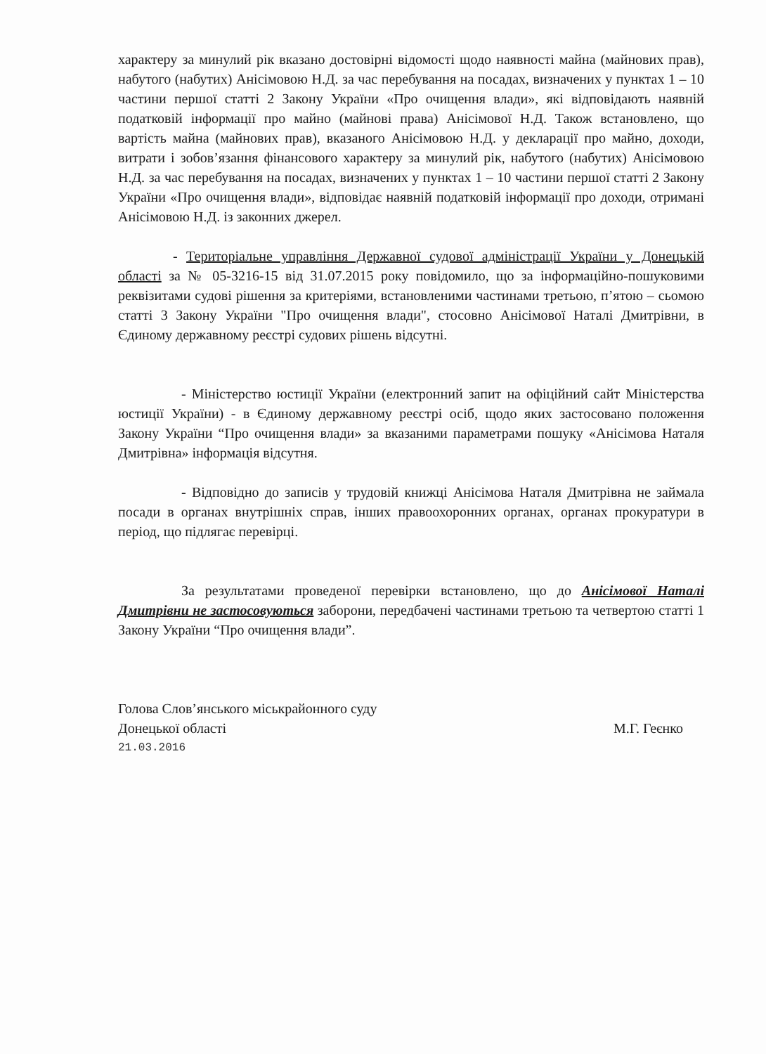характеру за минулий рік вказано достовірні відомості щодо наявності майна (майнових прав), набутого (набутих) Анісімовою Н.Д. за час перебування на посадах, визначених у пунктах 1 – 10 частини першої статті 2 Закону України «Про очищення влади», які відповідають наявній податковій інформації про майно (майнові права) Анісімової Н.Д. Також встановлено, що вартість майна (майнових прав), вказаного Анісімовою Н.Д. у декларації про майно, доходи, витрати і зобов’язання фінансового характеру за минулий рік, набутого (набутих) Анісімовою Н.Д. за час перебування на посадах, визначених у пунктах 1 – 10 частини першої статті 2 Закону України «Про очищення влади», відповідає наявній податковій інформації про доходи, отримані Анісімовою Н.Д. із законних джерел.
- Територіальне управління Державної судової адміністрації України у Донецькій області за № 05-3216-15 від 31.07.2015 року повідомило, що за інформаційно-пошуковими реквізитами судові рішення за критеріями, встановленими частинами третьою, п’ятою – сьомою статті 3 Закону України "Про очищення влади", стосовно Анісімової Наталі Дмитрівни, в Єдиному державному реєстрі судових рішень відсутні.
- Міністерство юстиції України (електронний запит на офіційний сайт Міністерства юстиції України) - в Єдиному державному реєстрі осіб, щодо яких застосовано положення Закону України “Про очищення влади» за вказаними параметрами пошуку «Анісімова Наталя Дмитрівна» інформація відсутня.
- Відповідно до записів у трудовій книжці Анісімова Наталя Дмитрівна не займала посади в органах внутрішніх справ, інших правоохоронних органах, органах прокуратури в період, що підлягає перевірці.
За результатами проведеної перевірки встановлено, що до Анісімової Наталі Дмитрівни не застосовуються заборони, передбачені частинами третьою та четвертою статті 1 Закону України “Про очищення влади”.
Голова Слов’янського міськрайонного суду
Донецької області М.Г. Геєнко
21.03.2016